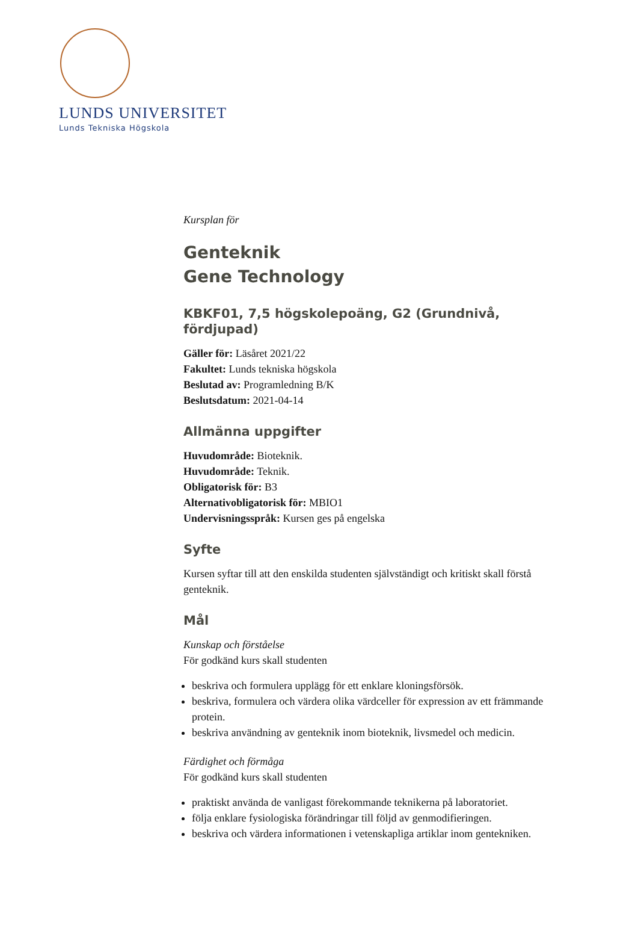LUNDS UNIVERSITET
Lunds Tekniska Högskola
Kursplan för
Genteknik
Gene Technology
KBKF01, 7,5 högskolepoäng, G2 (Grundnivå, fördjupad)
Gäller för: Läsåret 2021/22
Fakultet: Lunds tekniska högskola
Beslutad av: Programledning B/K
Beslutsdatum: 2021-04-14
Allmänna uppgifter
Huvudområde: Bioteknik.
Huvudområde: Teknik.
Obligatorisk för: B3
Alternativobligatorisk för: MBIO1
Undervisningsspråk: Kursen ges på engelska
Syfte
Kursen syftar till att den enskilda studenten självständigt och kritiskt skall förstå genteknik.
Mål
Kunskap och förståelse
För godkänd kurs skall studenten
beskriva och formulera upplägg för ett enklare kloningsförsök.
beskriva, formulera och värdera olika värdceller för expression av ett främmande protein.
beskriva användning av genteknik inom bioteknik, livsmedel och medicin.
Färdighet och förmåga
För godkänd kurs skall studenten
praktiskt använda de vanligast förekommande teknikerna på laboratoriet.
följa enklare fysiologiska förändringar till följd av genmodifieringen.
beskriva och värdera informationen i vetenskapliga artiklar inom gentekniken.